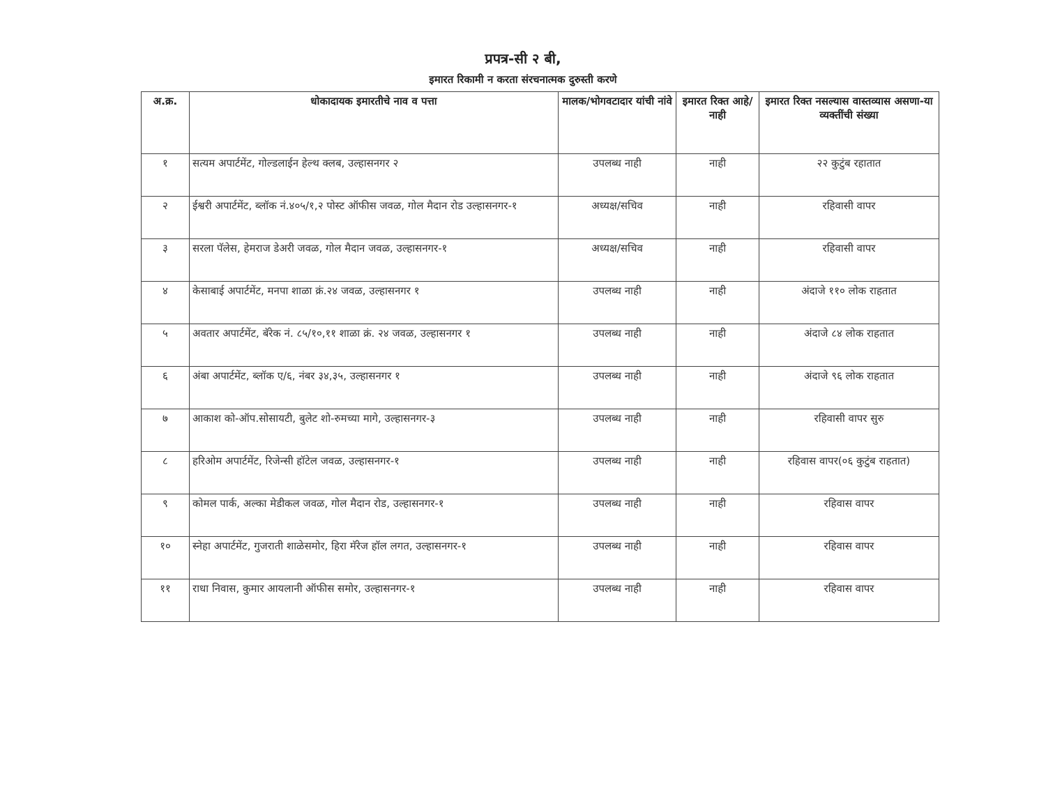प्रपत्र-सी २ बी,
इमारत रिकामी न करता संरचनात्मक दुरुस्ती करणे
| अ.क्र. | धोकादायक इमारतीचे नाव व पत्ता | मालक/भोगवटादार यांची नांवे | इमारत रिक्त आहे/नाही | इमारत रिक्त नसल्यास वास्तव्यास असणा-या व्यक्तींची संख्या |
| --- | --- | --- | --- | --- |
| १ | सत्यम अपार्टमेंट, गोल्डलाईन हेल्थ क्लब, उल्हासनगर २ | उपलब्ध नाही | नाही | २२ कुटुंब रहातात |
| २ | ईश्वरी अपार्टमेंट, ब्लॉक नं.४०५/१,२ पोस्ट ऑफीस जवळ, गोल मैदान रोड उल्हासनगर-१ | अध्यक्ष/सचिव | नाही | रहिवासी वापर |
| ३ | सरला पॅलेस, हेमराज डेअरी जवळ, गोल मैदान जवळ, उल्हासनगर-१ | अध्यक्ष/सचिव | नाही | रहिवासी वापर |
| ४ | केसाबाई अपार्टमेंट, मनपा शाळा क्रं.२४ जवळ, उल्हासनगर १ | उपलब्ध नाही | नाही | अंदाजे ११० लोक राहतात |
| ५ | अवतार अपार्टमेंट, बॅरेक नं. ८५/१०,११ शाळा क्रं. २४ जवळ, उल्हासनगर १ | उपलब्ध नाही | नाही | अंदाजे ८४ लोक राहतात |
| ६ | अंबा अपार्टमेंट, ब्लॉक ए/६, नंबर ३४,३५, उल्हासनगर १ | उपलब्ध नाही | नाही | अंदाजे ९६ लोक राहतात |
| ७ | आकाश को-ऑप.सोसायटी, बुलेट शो-रुमच्या मागे, उल्हासनगर-३ | उपलब्ध नाही | नाही | रहिवासी वापर सुरु |
| ८ | हरिओम अपार्टमेंट, रिजेन्सी हॉटेल जवळ, उल्हासनगर-१ | उपलब्ध नाही | नाही | रहिवास वापर(०६ कुटुंब राहतात) |
| ९ | कोमल पार्क, अल्का मेडीकल जवळ, गोल मैदान रोड, उल्हासनगर-१ | उपलब्ध नाही | नाही | रहिवास वापर |
| १० | स्नेहा अपार्टमेंट, गुजराती शाळेसमोर, हिरा मॅरेज हॉल लगत, उल्हासनगर-१ | उपलब्ध नाही | नाही | रहिवास वापर |
| ११ | राधा निवास, कुमार आयलानी ऑफीस समोर, उल्हासनगर-१ | उपलब्ध नाही | नाही | रहिवास वापर |